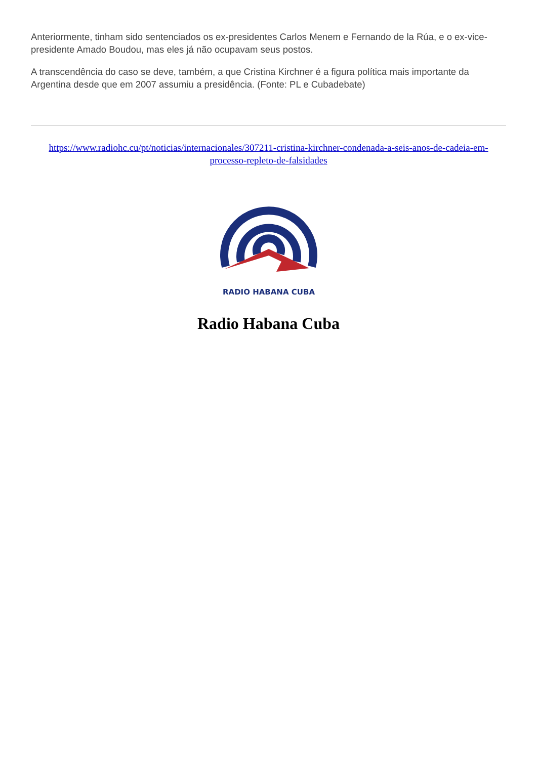Anteriormente, tinham sido sentenciados os ex-presidentes Carlos Menem e Fernando de la Rúa, e o ex-vice-presidente Amado Boudou, mas eles já não ocupavam seus postos.
A transcendência do caso se deve, também, a que Cristina Kirchner é a figura política mais importante da Argentina desde que em 2007 assumiu a presidência. (Fonte: PL e Cubadebate)
https://www.radiohc.cu/pt/noticias/internacionales/307211-cristina-kirchner-condenada-a-seis-anos-de-cadeia-em-processo-repleto-de-falsidades
RADIO HABANA CUBA
Radio Habana Cuba